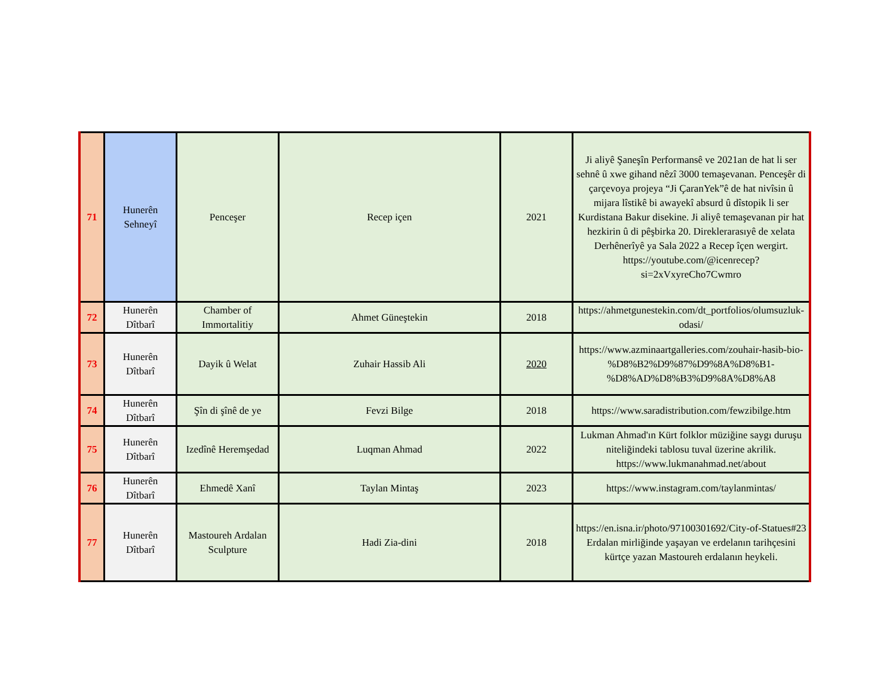| 71 | Hunerên Sehneyî | Penceşer | Recep içen | 2021 | Ji aliyê Şaneşîn Performansê ve 2021an de hat li ser sehnê û xwe gihand nêzî 3000 temaşevanan. Penceşêr di çarçevoya projeya “Ji ÇaranYek”ê de hat nivîsin û mijara lîstikê bi awayekî absurd û dîstopik li ser Kurdistana Bakur disekine. Ji aliyê temaşevanan pir hat hezkirin û di pêşbirka 20. Direklerarasıyê de xelata Derhênerîyê ya Sala 2022 a Recep îçen wergirt. https://youtube.com/@icenrecep?si=2xVxyreCho7Cwmro |
| 72 | Hunerên Dîtbarî | Chamber of Immortalitiy | Ahmet Güneştekin | 2018 | https://ahmetgunestekin.com/dt_portfolios/olumsuzluk-odasi/ |
| 73 | Hunerên Dîtbarî | Dayik û Welat | Zuhair Hassib Ali | 2020 | https://www.azminaartgalleries.com/zouhair-hasib-bio-%D8%B2%D9%87%D9%8A%D8%B1-%D8%AD%D8%B3%D9%8A%D8%A8 |
| 74 | Hunerên Dîtbarî | Şîn di şînê de ye | Fevzi Bilge | 2018 | https://www.saradistribution.com/fewzibilge.htm |
| 75 | Hunerên Dîtbarî | Izedînê Heremşedad | Luqman Ahmad | 2022 | Lukman Ahmad'ın Kürt folklor müziğine saygı duruşu niteliğindeki tablosu tuval üzerine akrilik. https://www.lukmanahmad.net/about |
| 76 | Hunerên Dîtbarî | Ehmedê Xanî | Taylan Mintaş | 2023 | https://www.instagram.com/taylanmintas/ |
| 77 | Hunerên Dîtbarî | Mastoureh Ardalan Sculpture | Hadi Zia-dini | 2018 | https://en.isna.ir/photo/97100301692/City-of-Statues#23 Erdalan mirliğinde yaşayan ve erdelanın tarihçesini kürtçe yazan Mastoureh erdalanın heykeli. |